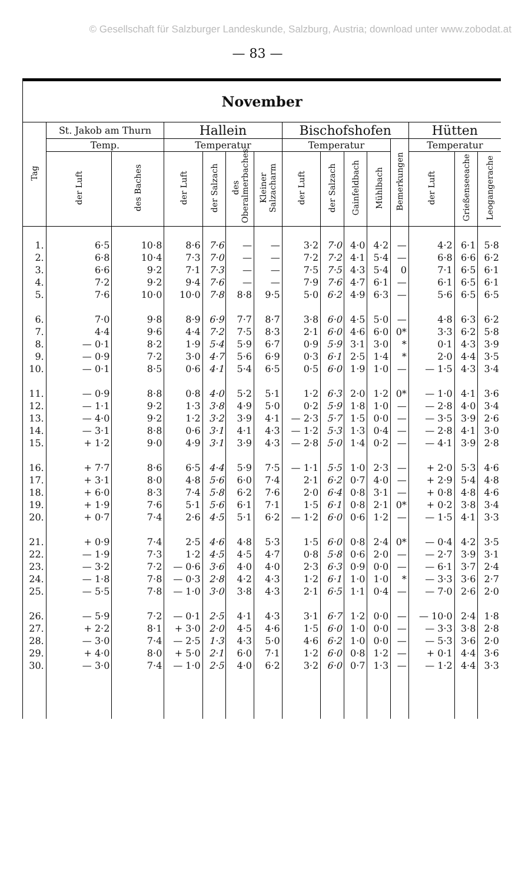© Gesellschaft für Salzburger Landeskunde, Salzburg, Austria; download unter www.zobodat.at
— 83 —
| November | | | | | | | | | | | | | | |
| --- | --- | --- | --- | --- | --- | --- | --- | --- | --- | --- | --- | --- | --- | --- |
| Tag | St. Jakob am Thurn | | Hallein | | | | Bischofshofen | | | | | Hütten | | |
| | Temp. | | Temperatur | | | | Temperatur | | | | Bemerkungen | Temperatur | | |
| | der Luft | des Baches | der Luft | der Salzach | des Oberalmerbaches | Kleiner Salzacharm | der Luft | der Salzach | Gainfeldbach | Mühlbach | | der Luft | Grießenseeache | Leogangerache |
| 1. | 6·5 | 10·8 | 8·6 | 7·6 | — | — | 3·2 | 7·0 | 4·0 | 4·2 | — | 4·2 | 6·1 | 5·8 |
| 2. | 6·8 | 10·4 | 7·3 | 7·0 | — | — | 7·2 | 7·2 | 4·1 | 5·4 | — | 6·8 | 6·6 | 6·2 |
| 3. | 6·6 | 9·2 | 7·1 | 7·3 | — | — | 7·5 | 7·5 | 4·3 | 5·4 | 0 | 7·1 | 6·5 | 6·1 |
| 4. | 7·2 | 9·2 | 9·4 | 7·6 | — | — | 7·9 | 7·6 | 4·7 | 6·1 | — | 6·1 | 6·5 | 6·1 |
| 5. | 7·6 | 10·0 | 10·0 | 7·8 | 8·8 | 9·5 | 5·0 | 6·2 | 4·9 | 6·3 | — | 5·6 | 6·5 | 6·5 |
| 6. | 7·0 | 9·8 | 8·9 | 6·9 | 7·7 | 8·7 | 3·8 | 6·0 | 4·5 | 5·0 | — | 4·8 | 6·3 | 6·2 |
| 7. | 4·4 | 9·6 | 4·4 | 7·2 | 7·5 | 8·3 | 2·1 | 6·0 | 4·6 | 6·0 | 0* | 3·3 | 6·2 | 5·8 |
| 8. | — 0·1 | 8·2 | 1·9 | 5·4 | 5·9 | 6·7 | 0·9 | 5·9 | 3·1 | 3·0 | * | 0·1 | 4·3 | 3·9 |
| 9. | — 0·9 | 7·2 | 3·0 | 4·7 | 5·6 | 6·9 | 0·3 | 6·1 | 2·5 | 1·4 | * | 2·0 | 4·4 | 3·5 |
| 10. | — 0·1 | 8·5 | 0·6 | 4·1 | 5·4 | 6·5 | 0·5 | 6·0 | 1·9 | 1·0 | — | — 1·5 | 4·3 | 3·4 |
| 11. | — 0·9 | 8·8 | 0·8 | 4·0 | 5·2 | 5·1 | 1·2 | 6·3 | 2·0 | 1·2 | 0* | — 1·0 | 4·1 | 3·6 |
| 12. | — 1·1 | 9·2 | 1·3 | 3·8 | 4·9 | 5·0 | 0·2 | 5·9 | 1·8 | 1·0 | — | — 2·8 | 4·0 | 3·4 |
| 13. | — 4·0 | 9·2 | 1·2 | 3·2 | 3·9 | 4·1 | — 2·3 | 5·7 | 1·5 | 0·0 | — | — 3·5 | 3·9 | 2·6 |
| 14. | — 3·1 | 8·8 | 0·6 | 3·1 | 4·1 | 4·3 | — 1·2 | 5·3 | 1·3 | 0·4 | — | — 2·8 | 4·1 | 3·0 |
| 15. | + 1·2 | 9·0 | 4·9 | 3·1 | 3·9 | 4·3 | — 2·8 | 5·0 | 1·4 | 0·2 | — | — 4·1 | 3·9 | 2·8 |
| 16. | + 7·7 | 8·6 | 6·5 | 4·4 | 5·9 | 7·5 | — 1·1 | 5·5 | 1·0 | 2·3 | — | + 2·0 | 5·3 | 4·6 |
| 17. | + 3·1 | 8·0 | 4·8 | 5·6 | 6·0 | 7·4 | 2·1 | 6·2 | 0·7 | 4·0 | — | + 2·9 | 5·4 | 4·8 |
| 18. | + 6·0 | 8·3 | 7·4 | 5·8 | 6·2 | 7·6 | 2·0 | 6·4 | 0·8 | 3·1 | — | + 0·8 | 4·8 | 4·6 |
| 19. | + 1·9 | 7·6 | 5·1 | 5·6 | 6·1 | 7·1 | 1·5 | 6·1 | 0·8 | 2·1 | 0* | + 0·2 | 3·8 | 3·4 |
| 20. | + 0·7 | 7·4 | 2·6 | 4·5 | 5·1 | 6·2 | — 1·2 | 6·0 | 0·6 | 1·2 | — | — 1·5 | 4·1 | 3·3 |
| 21. | + 0·9 | 7·4 | 2·5 | 4·6 | 4·8 | 5·3 | 1·5 | 6·0 | 0·8 | 2·4 | 0* | — 0·4 | 4·2 | 3·5 |
| 22. | — 1·9 | 7·3 | 1·2 | 4·5 | 4·5 | 4·7 | 0·8 | 5·8 | 0·6 | 2·0 | — | — 2·7 | 3·9 | 3·1 |
| 23. | — 3·2 | 7·2 | — 0·6 | 3·6 | 4·0 | 4·0 | 2·3 | 6·3 | 0·9 | 0·0 | — | — 6·1 | 3·7 | 2·4 |
| 24. | — 1·8 | 7·8 | — 0·3 | 2·8 | 4·2 | 4·3 | 1·2 | 6·1 | 1·0 | 1·0 | * | — 3·3 | 3·6 | 2·7 |
| 25. | — 5·5 | 7·8 | — 1·0 | 3·0 | 3·8 | 4·3 | 2·1 | 6·5 | 1·1 | 0·4 | — | — 7·0 | 2·6 | 2·0 |
| 26. | — 5·9 | 7·2 | — 0·1 | 2·5 | 4·1 | 4·3 | 3·1 | 6·7 | 1·2 | 0·0 | — | — 10·0 | 2·4 | 1·8 |
| 27. | + 2·2 | 8·1 | + 3·0 | 2·0 | 4·5 | 4·6 | 1·5 | 6·0 | 1·0 | 0·0 | — | — 3·3 | 3·8 | 2·8 |
| 28. | — 3·0 | 7·4 | — 2·5 | 1·3 | 4·3 | 5·0 | 4·6 | 6·2 | 1·0 | 0·0 | — | — 5·3 | 3·6 | 2·0 |
| 29. | + 4·0 | 8·0 | + 5·0 | 2·1 | 6·0 | 7·1 | 1·2 | 6·0 | 0·8 | 1·2 | — | + 0·1 | 4·4 | 3·6 |
| 30. | — 3·0 | 7·4 | — 1·0 | 2·5 | 4·0 | 6·2 | 3·2 | 6·0 | 0·7 | 1·3 | — | — 1·2 | 4·4 | 3·3 |